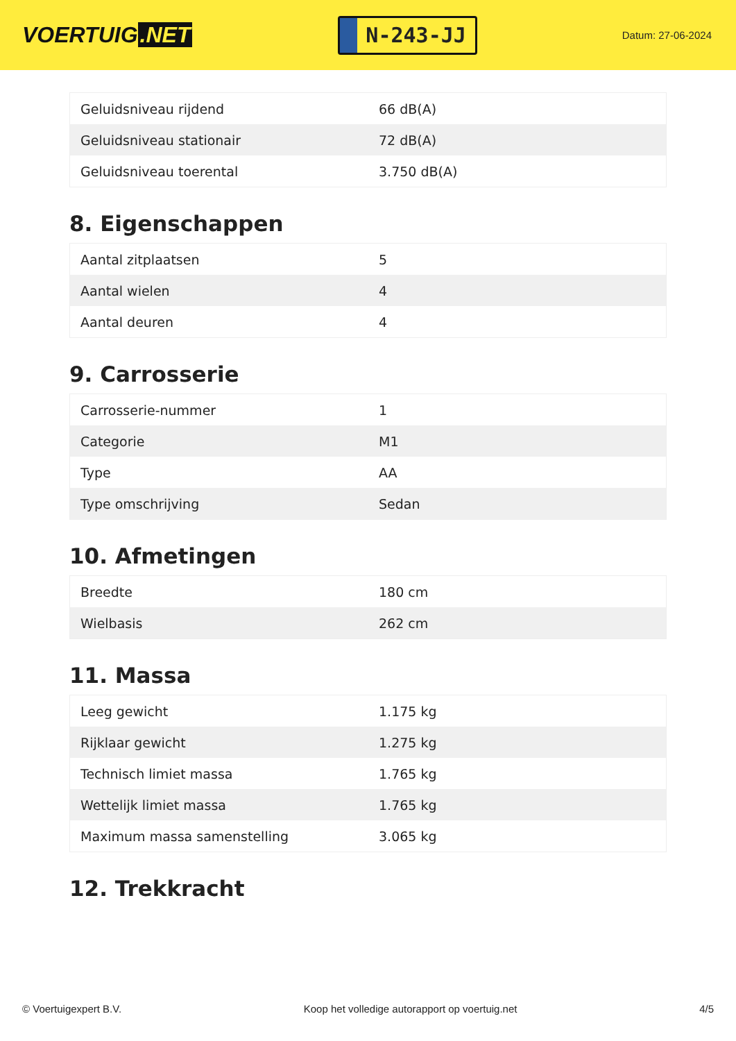VOERTUIG.NET
N-243-JJ
Datum: 27-06-2024
| Geluidsniveau rijdend | 66 dB(A) |
| Geluidsniveau stationair | 72 dB(A) |
| Geluidsniveau toerental | 3.750 dB(A) |
8. Eigenschappen
| Aantal zitplaatsen | 5 |
| Aantal wielen | 4 |
| Aantal deuren | 4 |
9. Carrosserie
| Carrosserie-nummer | 1 |
| Categorie | M1 |
| Type | AA |
| Type omschrijving | Sedan |
10. Afmetingen
| Breedte | 180 cm |
| Wielbasis | 262 cm |
11. Massa
| Leeg gewicht | 1.175 kg |
| Rijklaar gewicht | 1.275 kg |
| Technisch limiet massa | 1.765 kg |
| Wettelijk limiet massa | 1.765 kg |
| Maximum massa samenstelling | 3.065 kg |
12. Trekkracht
© Voertuigexpert B.V. Koop het volledige autorapport op voertuig.net 4/5